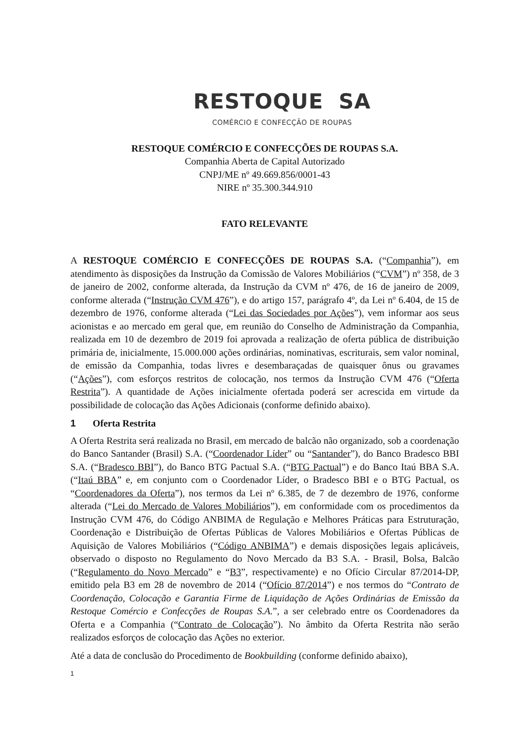RESTOQUE SA
COMÉRCIO E CONFECÇÃO DE ROUPAS
RESTOQUE COMÉRCIO E CONFECÇÕES DE ROUPAS S.A.
Companhia Aberta de Capital Autorizado
CNPJ/ME nº 49.669.856/0001-43
NIRE nº 35.300.344.910
FATO RELEVANTE
A RESTOQUE COMÉRCIO E CONFECÇÕES DE ROUPAS S.A. (“Companhia”), em atendimento às disposições da Instrução da Comissão de Valores Mobiliários (“CVM”) nº 358, de 3 de janeiro de 2002, conforme alterada, da Instrução da CVM nº 476, de 16 de janeiro de 2009, conforme alterada (“Instrução CVM 476”), e do artigo 157, parágrafo 4º, da Lei nº 6.404, de 15 de dezembro de 1976, conforme alterada (“Lei das Sociedades por Ações”), vem informar aos seus acionistas e ao mercado em geral que, em reunião do Conselho de Administração da Companhia, realizada em 10 de dezembro de 2019 foi aprovada a realização de oferta pública de distribuição primária de, inicialmente, 15.000.000 ações ordinárias, nominativas, escriturais, sem valor nominal, de emissão da Companhia, todas livres e desembaraçadas de quaisquer ônus ou gravames (“Ações”), com esforços restritos de colocação, nos termos da Instrução CVM 476 (“Oferta Restrita”). A quantidade de Ações inicialmente ofertada poderá ser acrescida em virtude da possibilidade de colocação das Ações Adicionais (conforme definido abaixo).
1 Oferta Restrita
A Oferta Restrita será realizada no Brasil, em mercado de balcão não organizado, sob a coordenação do Banco Santander (Brasil) S.A. (“Coordenador Líder” ou “Santander”), do Banco Bradesco BBI S.A. (“Bradesco BBI”), do Banco BTG Pactual S.A. (“BTG Pactual”) e do Banco Itaú BBA S.A. (“Itaú BBA” e, em conjunto com o Coordenador Líder, o Bradesco BBI e o BTG Pactual, os “Coordenadores da Oferta”), nos termos da Lei nº 6.385, de 7 de dezembro de 1976, conforme alterada (“Lei do Mercado de Valores Mobiliários”), em conformidade com os procedimentos da Instrução CVM 476, do Código ANBIMA de Regulação e Melhores Práticas para Estruturação, Coordenação e Distribuição de Ofertas Públicas de Valores Mobiliários e Ofertas Públicas de Aquisição de Valores Mobiliários (“Código ANBIMA”) e demais disposições legais aplicáveis, observado o disposto no Regulamento do Novo Mercado da B3 S.A. - Brasil, Bolsa, Balcão (“Regulamento do Novo Mercado” e “B3”, respectivamente) e no Ofício Circular 87/2014-DP, emitido pela B3 em 28 de novembro de 2014 (“Ofício 87/2014”) e nos termos do “Contrato de Coordenação, Colocação e Garantia Firme de Liquidação de Ações Ordinárias de Emissão da Restoque Comércio e Confecções de Roupas S.A.”, a ser celebrado entre os Coordenadores da Oferta e a Companhia (“Contrato de Colocação”). No âmbito da Oferta Restrita não serão realizados esforços de colocação das Ações no exterior.
Até a data de conclusão do Procedimento de Bookbuilding (conforme definido abaixo),
1